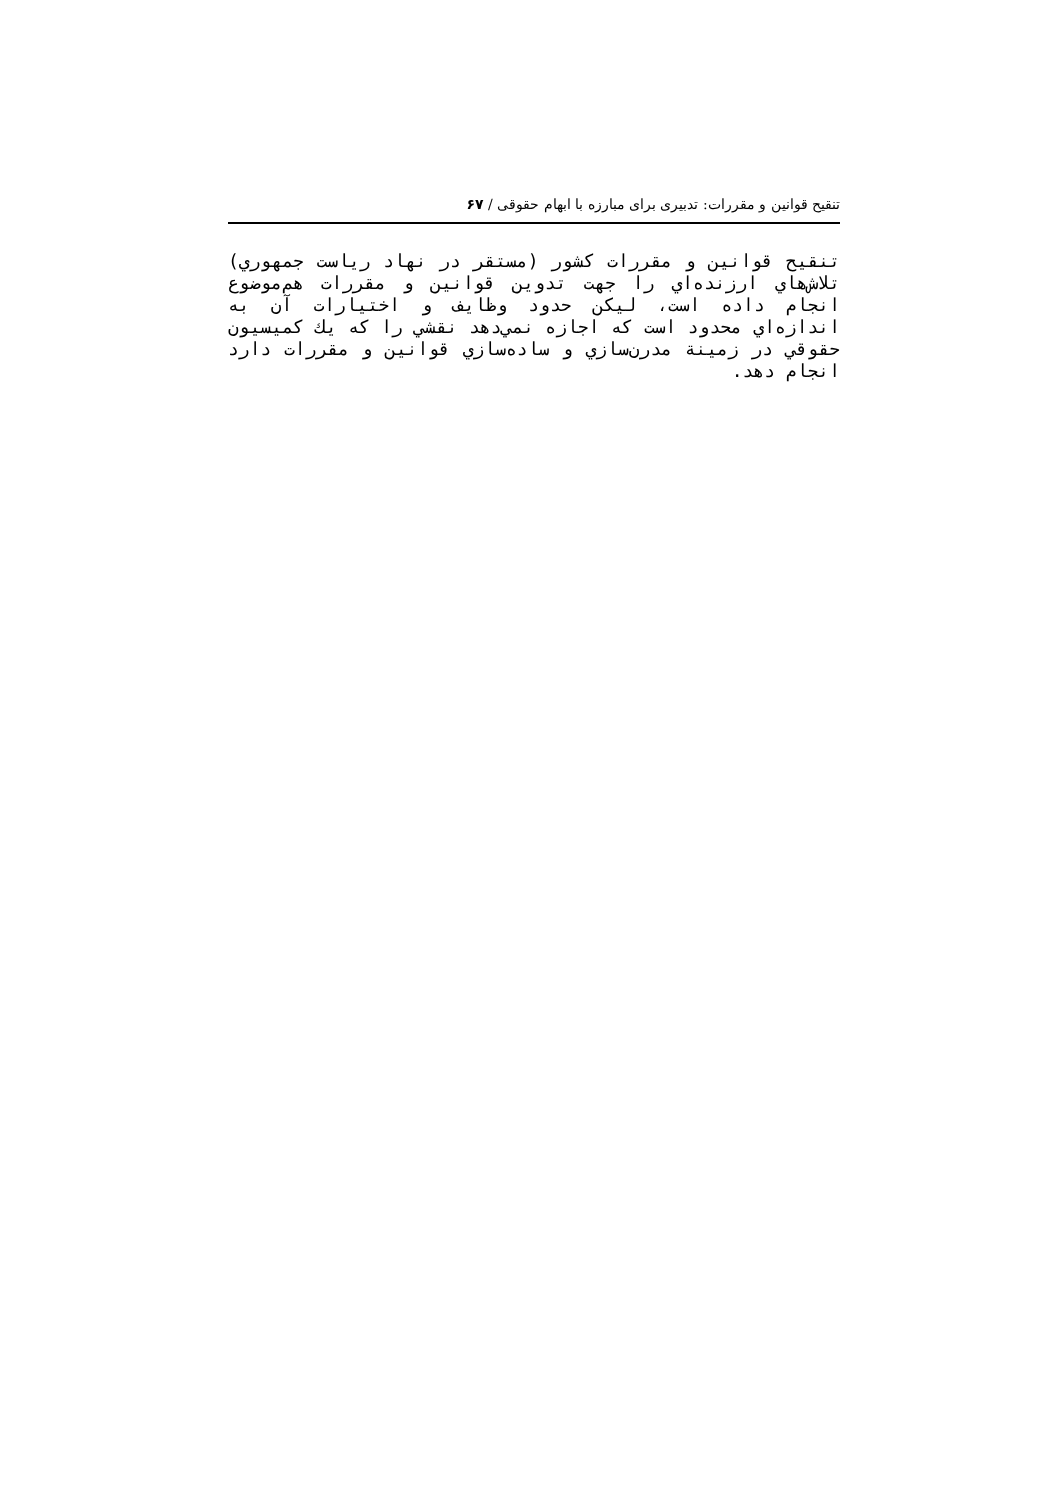تنقیح قوانین و مقررات: تدبیری برای مبارزه با ابهام حقوقی / ۶۷
تنقيح قوانين و مقررات كشور (مستقر در نهاد رياست جمهوري) تلاش‌هاي ارزنده‌اي را جهت تدوين قوانين و مقررات هم‌موضوع انجام داده است، ليكن حدود وظايف و اختيارات آن به اندازه‌اي محدود است كه اجازه نمي‌دهد نقشي را كه يك كميسيون حقوقي در زمينة مدرن‌سازي و ساده‌سازي قوانين و مقررات دارد انجام دهد.